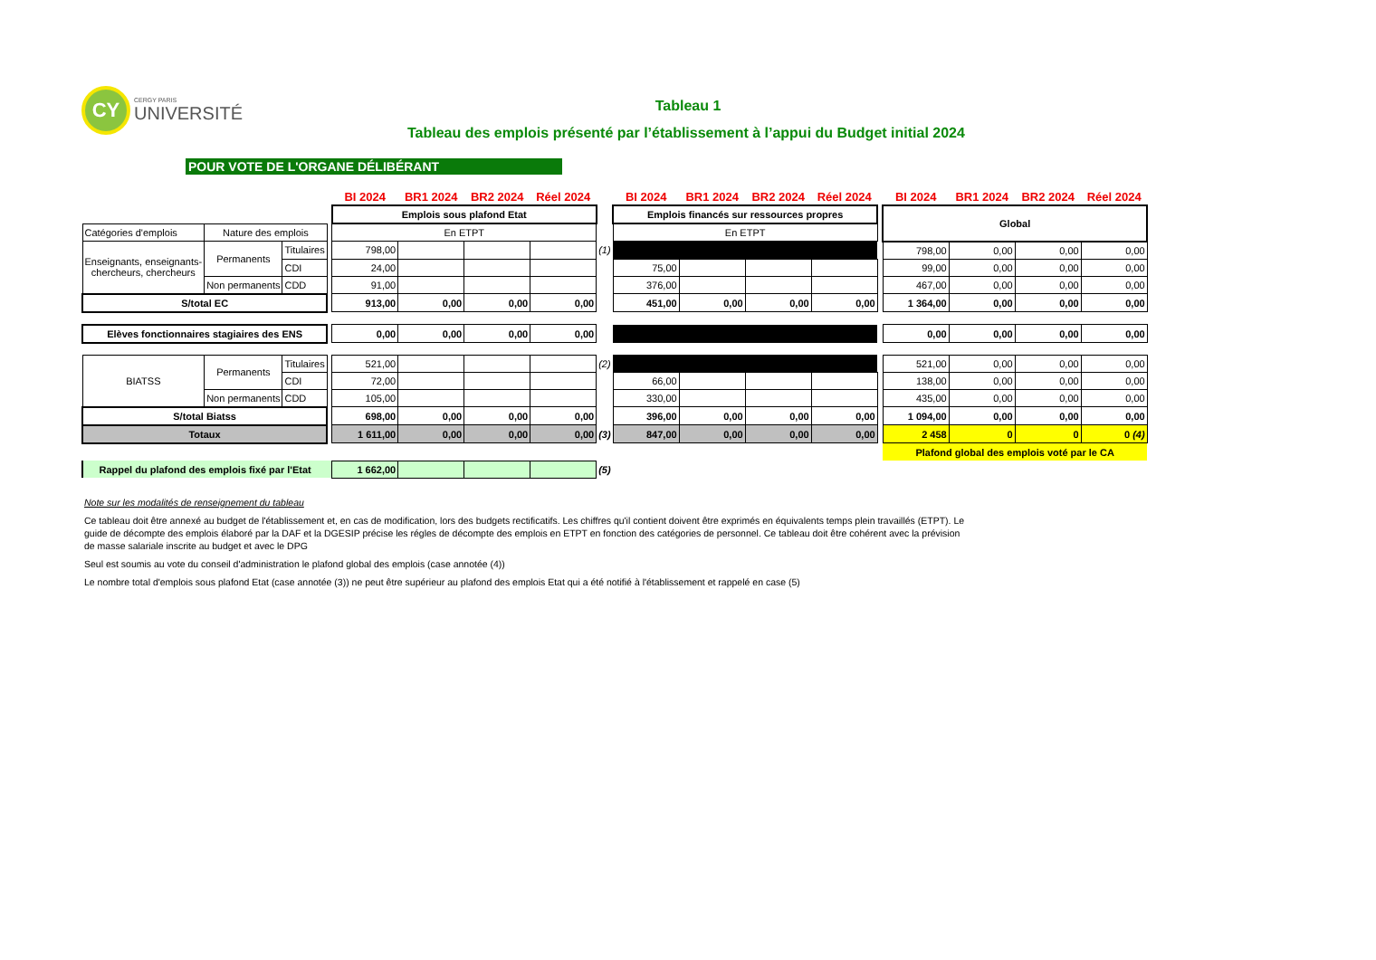CY CERGY PARIS UNIVERSITÉ
Tableau 1
Tableau des emplois présenté par l’établissement à l’appui du Budget initial 2024
POUR VOTE DE L'ORGANE DÉLIBÉRANT
| | | | | BI 2024 | BR1 2024 | BR2 2024 | Réel 2024 | | BI 2024 | BR1 2024 | BR2 2024 | Réel 2024 | | BI 2024 | BR1 2024 | BR2 2024 | Réel 2024 |
| | | | | Emplois sous plafond Etat | | | | | Emplois financés sur ressources propres | | | | | Global | | | |
| Catégories d'emplois | Nature des emplois | | | En ETPT | | | | | En ETPT | | | | | | | | |
| Enseignants, enseignants- chercheurs, chercheurs | Permanents | Titulaires | | 798,00 | | | | (1) | | | | | | 798,00 | 0,00 | 0,00 | 0,00 |
| | | CDI | | 24,00 | | | | | 75,00 | | | | | 99,00 | 0,00 | 0,00 | 0,00 |
| | Non permanents | CDD | | 91,00 | | | | | 376,00 | | | | | 467,00 | 0,00 | 0,00 | 0,00 |
| S/total EC | | | | 913,00 | 0,00 | 0,00 | 0,00 | | 451,00 | 0,00 | 0,00 | 0,00 | | 1 364,00 | 0,00 | 0,00 | 0,00 |
| Elèves fonctionnaires stagiaires des ENS | | | | 0,00 | 0,00 | 0,00 | 0,00 | | | | | | | 0,00 | 0,00 | 0,00 | 0,00 |
| BIATSS | Permanents | Titulaires | | 521,00 | | | | (2) | | | | | | 521,00 | 0,00 | 0,00 | 0,00 |
| | | CDI | | 72,00 | | | | | 66,00 | | | | | 138,00 | 0,00 | 0,00 | 0,00 |
| | Non permanents | CDD | | 105,00 | | | | | 330,00 | | | | | 435,00 | 0,00 | 0,00 | 0,00 |
| S/total Biatss | | | | 698,00 | 0,00 | 0,00 | 0,00 | | 396,00 | 0,00 | 0,00 | 0,00 | | 1 094,00 | 0,00 | 0,00 | 0,00 |
| Totaux | | | | 1 611,00 | 0,00 | 0,00 | 0,00 | (3) | 847,00 | 0,00 | 0,00 | 0,00 | | 2 458 | 0 | 0 | 0 (4) |
| | | | | | | | | | | | | | | Plafond global des emplois voté par le CA | | | |
| Rappel du plafond des emplois fixé par l'Etat | | | | 1 662,00 | | | | (5) | | | | | | | | | |
Note sur les modalités de renseignement du tableau
Ce tableau doit être annexé au budget de l'établissement et, en cas de modification, lors des budgets rectificatifs. Les chiffres qu'il contient doivent être exprimés en équivalents temps plein travaillés (ETPT). Le guide de décompte des emplois élaboré par la DAF et la DGESIP précise les régles de décompte des emplois en ETPT en fonction des catégories de personnel. Ce tableau doit être cohérent avec la prévision de masse salariale inscrite au budget et avec le DPG
Seul est soumis au vote du conseil d'administration le plafond global des emplois (case annotée (4))
Le nombre total d'emplois sous plafond Etat (case annotée (3)) ne peut être supérieur au plafond des emplois Etat qui a été notifié à l'établissement et rappelé en case (5)